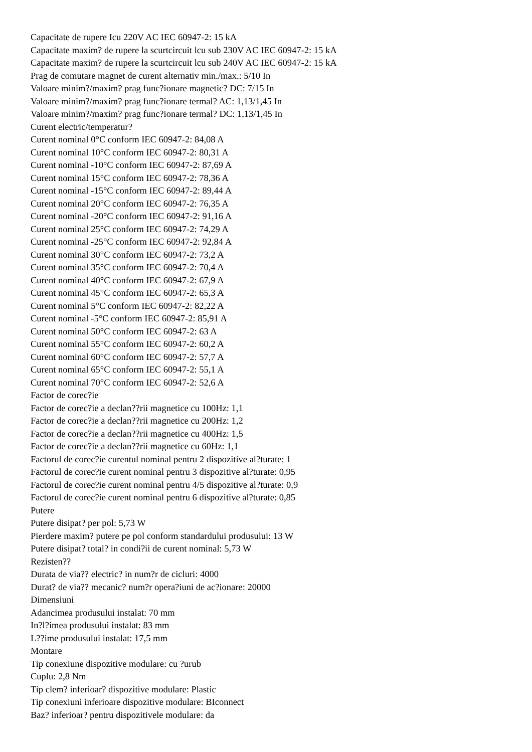Capacitate de rupere Icu 220V AC IEC 60947-2: 15 kA
Capacitate maxim? de rupere la scurtcircuit lcu sub 230V AC IEC 60947-2: 15 kA
Capacitate maxim? de rupere la scurtcircuit lcu sub 240V AC IEC 60947-2: 15 kA
Prag de comutare magnet de curent alternativ min./max.: 5/10 In
Valoare minim?/maxim? prag func?ionare magnetic? DC: 7/15 In
Valoare minim?/maxim? prag func?ionare termal? AC: 1,13/1,45 In
Valoare minim?/maxim? prag func?ionare termal? DC: 1,13/1,45 In
Curent electric/temperatur?
Curent nominal 0°C conform IEC 60947-2: 84,08 A
Curent nominal 10°C conform IEC 60947-2: 80,31 A
Curent nominal -10°C conform IEC 60947-2: 87,69 A
Curent nominal 15°C conform IEC 60947-2: 78,36 A
Curent nominal -15°C conform IEC 60947-2: 89,44 A
Curent nominal 20°C conform IEC 60947-2: 76,35 A
Curent nominal -20°C conform IEC 60947-2: 91,16 A
Curent nominal 25°C conform IEC 60947-2: 74,29 A
Curent nominal -25°C conform IEC 60947-2: 92,84 A
Curent nominal 30°C conform IEC 60947-2: 73,2 A
Curent nominal 35°C conform IEC 60947-2: 70,4 A
Curent nominal 40°C conform IEC 60947-2: 67,9 A
Curent nominal 45°C conform IEC 60947-2: 65,3 A
Curent nominal 5°C conform IEC 60947-2: 82,22 A
Curent nominal -5°C conform IEC 60947-2: 85,91 A
Curent nominal 50°C conform IEC 60947-2: 63 A
Curent nominal 55°C conform IEC 60947-2: 60,2 A
Curent nominal 60°C conform IEC 60947-2: 57,7 A
Curent nominal 65°C conform IEC 60947-2: 55,1 A
Curent nominal 70°C conform IEC 60947-2: 52,6 A
Factor de corec?ie
Factor de corec?ie a declan??rii magnetice cu 100Hz: 1,1
Factor de corec?ie a declan??rii magnetice cu 200Hz: 1,2
Factor de corec?ie a declan??rii magnetice cu 400Hz: 1,5
Factor de corec?ie a declan??rii magnetice cu 60Hz: 1,1
Factorul de corec?ie curentul nominal pentru 2 dispozitive al?turate: 1
Factorul de corec?ie curent nominal pentru 3 dispozitive al?turate: 0,95
Factorul de corec?ie curent nominal pentru 4/5 dispozitive al?turate: 0,9
Factorul de corec?ie curent nominal pentru 6 dispozitive al?turate: 0,85
Putere
Putere disipat? per pol: 5,73 W
Pierdere maxim? putere pe pol conform standardului produsului: 13 W
Putere disipat? total? in condi?ii de curent nominal: 5,73 W
Rezisten??
Durata de via?? electric? in num?r de cicluri: 4000
Durat? de via?? mecanic? num?r opera?iuni de ac?ionare: 20000
Dimensiuni
Adancimea produsului instalat: 70 mm
In?l?imea produsului instalat: 83 mm
L??ime produsului instalat: 17,5 mm
Montare
Tip conexiune dispozitive modulare: cu ?urub
Cuplu: 2,8 Nm
Tip clem? inferioar? dispozitive modulare: Plastic
Tip conexiuni inferioare dispozitive modulare: BIconnect
Baz? inferioar? pentru dispozitivele modulare: da